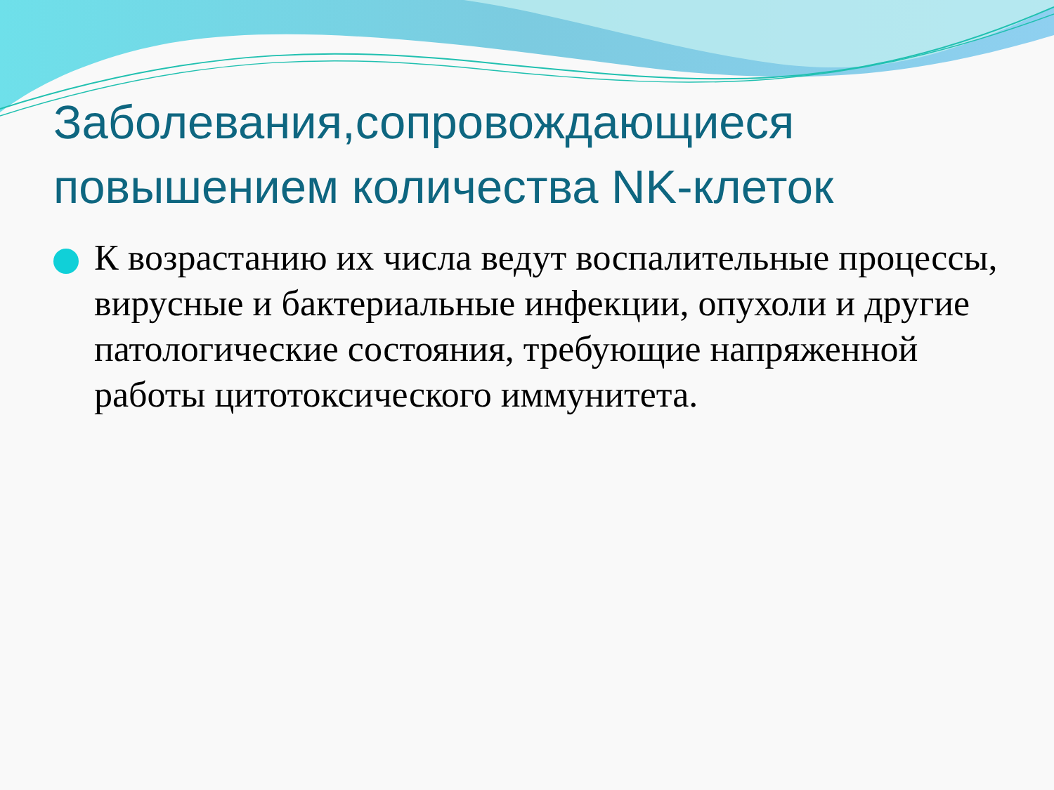Заболевания,сопровождающиеся повышением количества NK-клеток
К возрастанию их числа ведут воспалительные процессы, вирусные и бактериальные инфекции, опухоли и другие патологические состояния, требующие напряженной работы цитотоксического иммунитета.